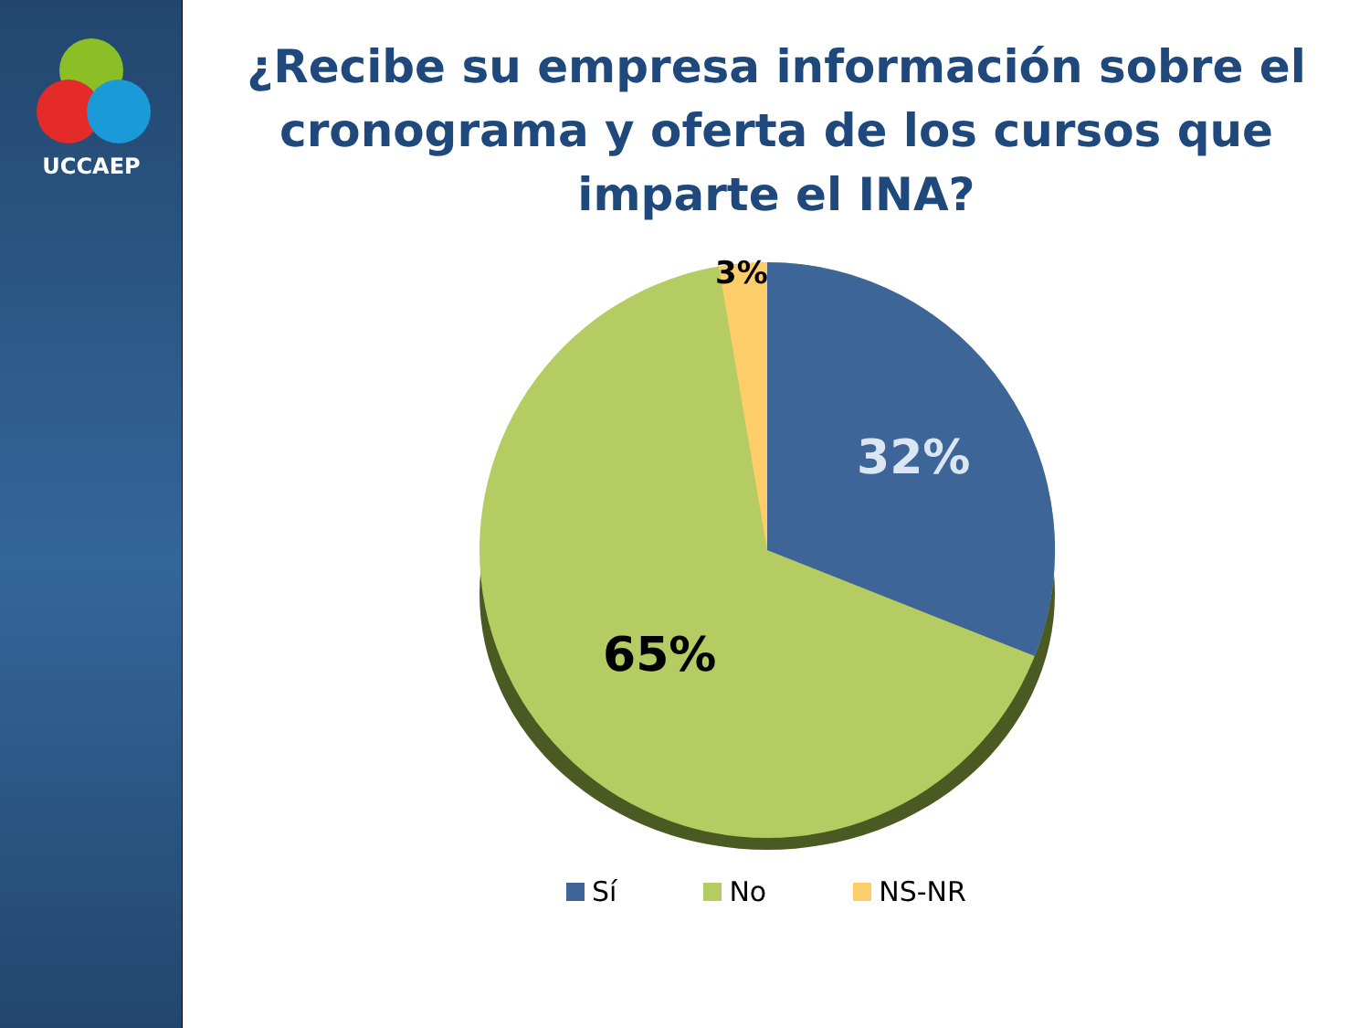UCCAEP
¿Recibe su empresa información sobre el cronograma y oferta de los cursos que imparte el INA?
3%
32%
65%
Sí No NS-NR